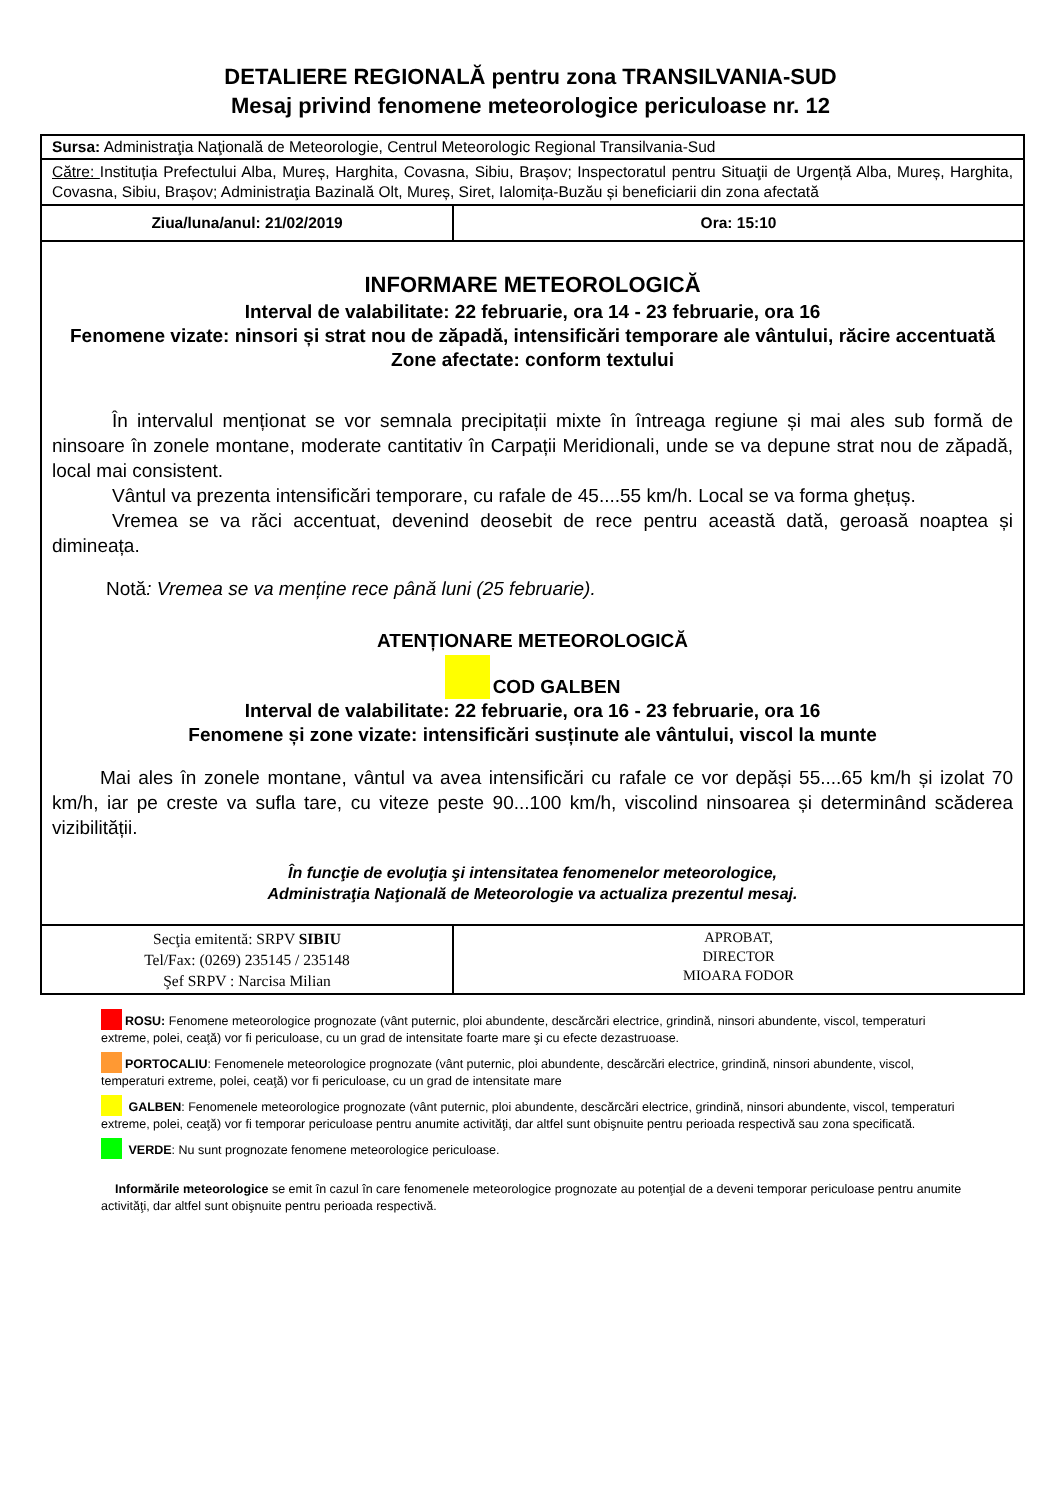DETALIERE REGIONALĂ pentru zona TRANSILVANIA-SUD
Mesaj privind fenomene meteorologice periculoase nr. 12
| Sursa: Administraţia Naţională de Meteorologie, Centrul Meteorologic Regional Transilvania-Sud | |
| Către: Instituția Prefectului Alba, Mureș, Harghita, Covasna, Sibiu, Brașov; Inspectoratul pentru Situaţii de Urgență Alba, Mureș, Harghita, Covasna, Sibiu, Brașov; Administraţia Bazinală Olt, Mureș, Siret, Ialomița-Buzău și beneficiarii din zona afectată | |
| Ziua/luna/anul: 21/02/2019 | Ora: 15:10 |
| INFORMARE METEOROLOGICĂ Interval de valabilitate: 22 februarie, ora 14 - 23 februarie, ora 16 Fenomene vizate: ninsori și strat nou de zăpadă, intensificări temporare ale vântului, răcire accentuată Zone afectate: conform textului În intervalul menționat se vor semnala precipitații mixte în întreaga regiune și mai ales sub formă de ninsoare în zonele montane, moderate cantitativ în Carpații Meridionali, unde se va depune strat nou de zăpadă, local mai consistent. Vântul va prezenta intensificări temporare, cu rafale de 45....55 km/h. Local se va forma ghețuș. Vremea se va răci accentuat, devenind deosebit de rece pentru această dată, geroasă noaptea și dimineața. Notă : Vremea se va menține rece până luni (25 februarie). ATENȚIONARE METEOROLOGICĂ COD GALBEN Interval de valabilitate: 22 februarie, ora 16 - 23 februarie, ora 16 Fenomene și zone vizate: intensificări susținute ale vântului, viscol la munte Mai ales în zonele montane, vântul va avea intensificări cu rafale ce vor depăși 55....65 km/h și izolat 70 km/h, iar pe creste va sufla tare, cu viteze peste 90...100 km/h, viscolind ninsoarea și determinând scăderea vizibilității. În funcţie de evoluţia şi intensitatea fenomenelor meteorologice, Administraţia Naţională de Meteorologie va actualiza prezentul mesaj. | |
| Secţia emitentă: SRPV SIBIU Tel/Fax: (0269) 235145 / 235148 Şef SRPV : Narcisa Milian | APROBAT, DIRECTOR MIOARA FODOR |
ROSU: Fenomene meteorologice prognozate (vânt puternic, ploi abundente, descărcări electrice, grindină, ninsori abundente, viscol, temperaturi extreme, polei, ceaţă) vor fi periculoase, cu un grad de intensitate foarte mare şi cu efecte dezastruoase.
PORTOCALIU: Fenomenele meteorologice prognozate (vânt puternic, ploi abundente, descărcări electrice, grindină, ninsori abundente, viscol, temperaturi extreme, polei, ceaţă) vor fi periculoase, cu un grad de intensitate mare
GALBEN: Fenomenele meteorologice prognozate (vânt puternic, ploi abundente, descărcări electrice, grindină, ninsori abundente, viscol, temperaturi extreme, polei, ceaţă) vor fi temporar periculoase pentru anumite activităţi, dar altfel sunt obişnuite pentru perioada respectivă sau zona specificată.
VERDE: Nu sunt prognozate fenomene meteorologice periculoase.
Informările meteorologice se emit în cazul în care fenomenele meteorologice prognozate au potenţial de a deveni temporar periculoase pentru anumite activităţi, dar altfel sunt obişnuite pentru perioada respectivă.